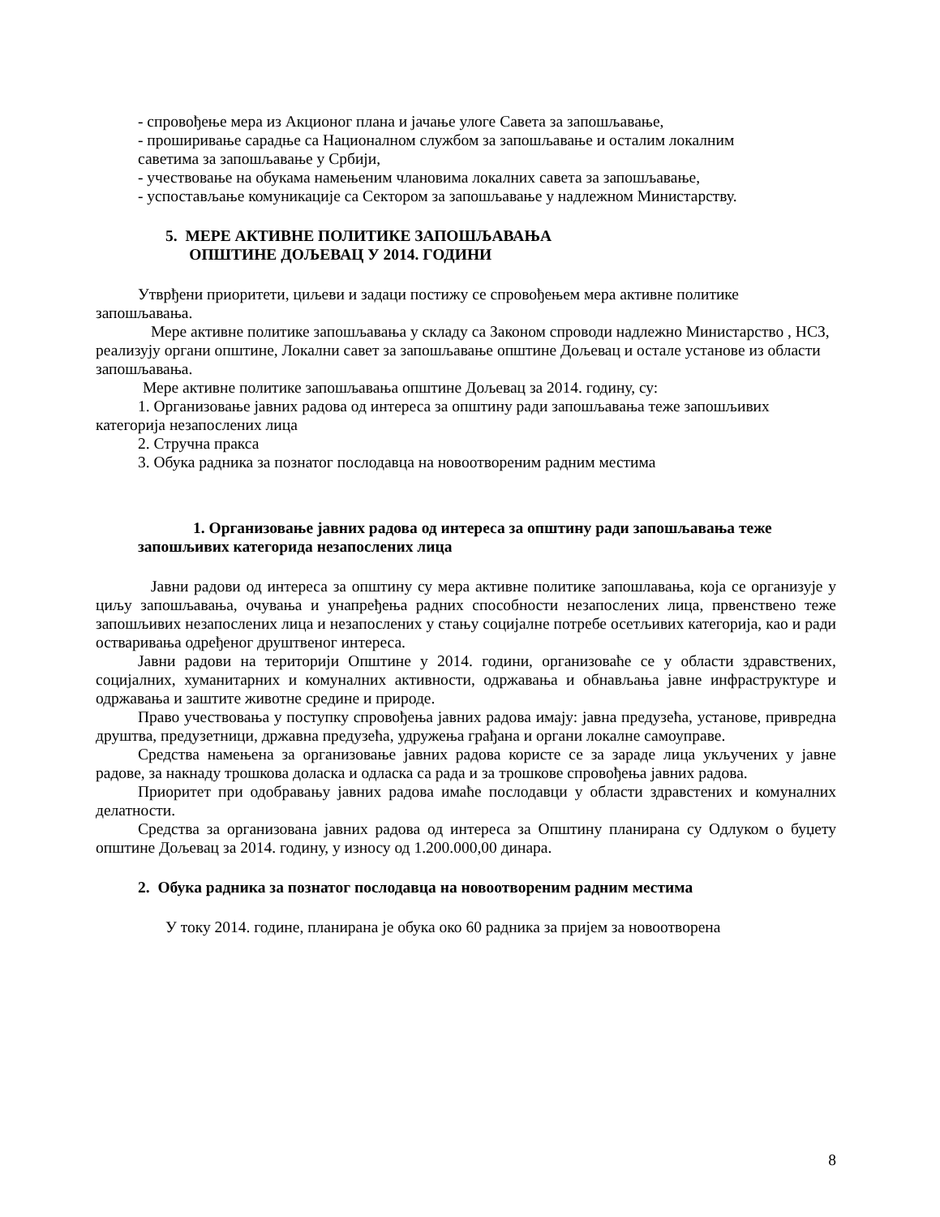- спровођење мера из Акционог плана и јачање улоге Савета за запошљавање,
- проширивање сарадње са Националном службом за запошљавање и осталим локалним
саветима за запошљавање у Србији,
- учествовање на обукама намењеним члановима локалних савета за запошљавање,
- успостављање комуникације са Сектором за запошљавање у надлежном Министарству.
5. МЕРЕ АКТИВНЕ ПОЛИТИКЕ ЗАПОШЉАВАЊА
ОПШТИНЕ ДОЉЕВАЦ У 2014. ГОДИНИ
Утврђени приоритети, циљеви и задаци постижу се спровођењем мера активне политике запошљавања.
Мере активне политике запошљавања у складу са Законом спроводи надлежно Министарство , НСЗ, реализују органи општине, Локални савет за запошљавање општине Дољевац и остале установе из области запошљавања.
Мере активне политике запошљавања општине Дољевац за 2014. годину, су:
1. Организовање јавних радова од интереса за општину ради запошљавања теже запошљивих категорија незапослених лица
2. Стручна пракса
3. Обука радника за познатог послодавца на новоотвореним радним местима
1. Организовање јавних радова од интереса за општину ради запошљавања теже запошљивих категорида незапослених лица
Јавни радови од интереса за општину су мера активне политике запошлавања, која се организује у циљу запошљавања, очувања и унапређења радних способности незапослених лица, првенствено теже запошљивих незапослених лица и незапослених у стању социјалне потребе осетљивих категорија, као и ради остваривања одређеног друштвеног интереса.
Јавни радови на територији Општине у 2014. години, организоваће се у области здравствених, социјалних, хуманитарних и комуналних активности, одржавања и обнављања јавне инфраструктуре и одржавања и заштите животне средине и природе.
Право учествовања у поступку спровођења јавних радова имају: јавна предузећа, установе, привредна друштва, предузетници, државна предузећа, удружења грађана и органи локалне самоуправе.
Средства намењена за организовање јавних радова користе се за зараде лица укључених у јавне радове, за накнаду трошкова доласка и одласка са рада и за трошкове спровођења јавних радова.
Приоритет при одобравању јавних радова имаће послодавци у области здравстених и комуналних делатности.
Средства за организована јавних радова од интереса за Општину планирана су Одлуком о буџету општине Дољевац за 2014. годину, у износу од 1.200.000,00 динара.
2. Обука радника за познатог послодавца на новоотвореним радним местима
У току 2014. године, планирана је обука око 60 радника за пријем за новоотворена
8